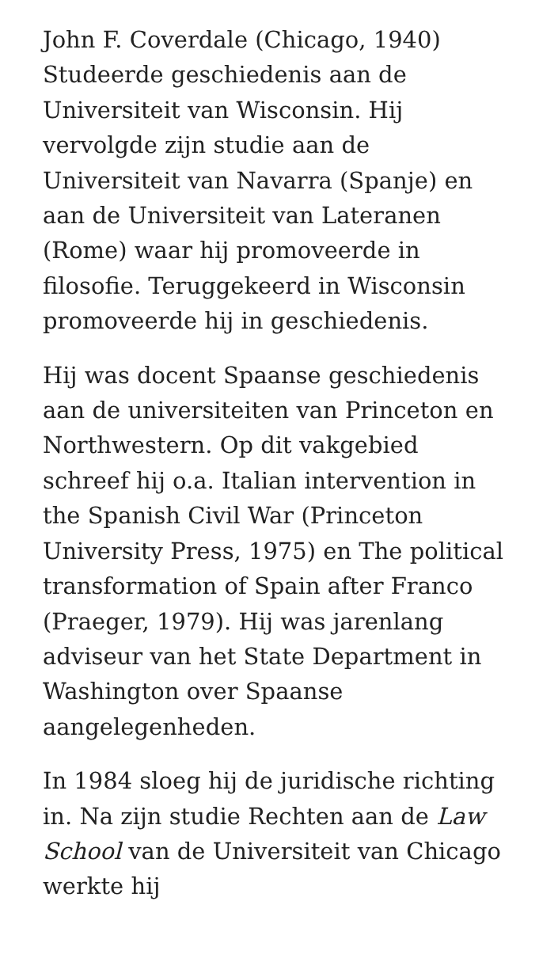John F. Coverdale (Chicago, 1940) Studeerde geschiedenis aan de Universiteit van Wisconsin. Hij vervolgde zijn studie aan de Universiteit van Navarra (Spanje) en aan de Universiteit van Lateranen (Rome) waar hij promoveerde in filosofie. Teruggekeerd in Wisconsin promoveerde hij in geschiedenis.
Hij was docent Spaanse geschiedenis aan de universiteiten van Princeton en Northwestern. Op dit vakgebied schreef hij o.a. Italian intervention in the Spanish Civil War (Princeton University Press, 1975) en The political transformation of Spain after Franco (Praeger, 1979). Hij was jarenlang adviseur van het State Department in Washington over Spaanse aangelegenheden.
In 1984 sloeg hij de juridische richting in. Na zijn studie Rechten aan de Law School van de Universiteit van Chicago werkte hij